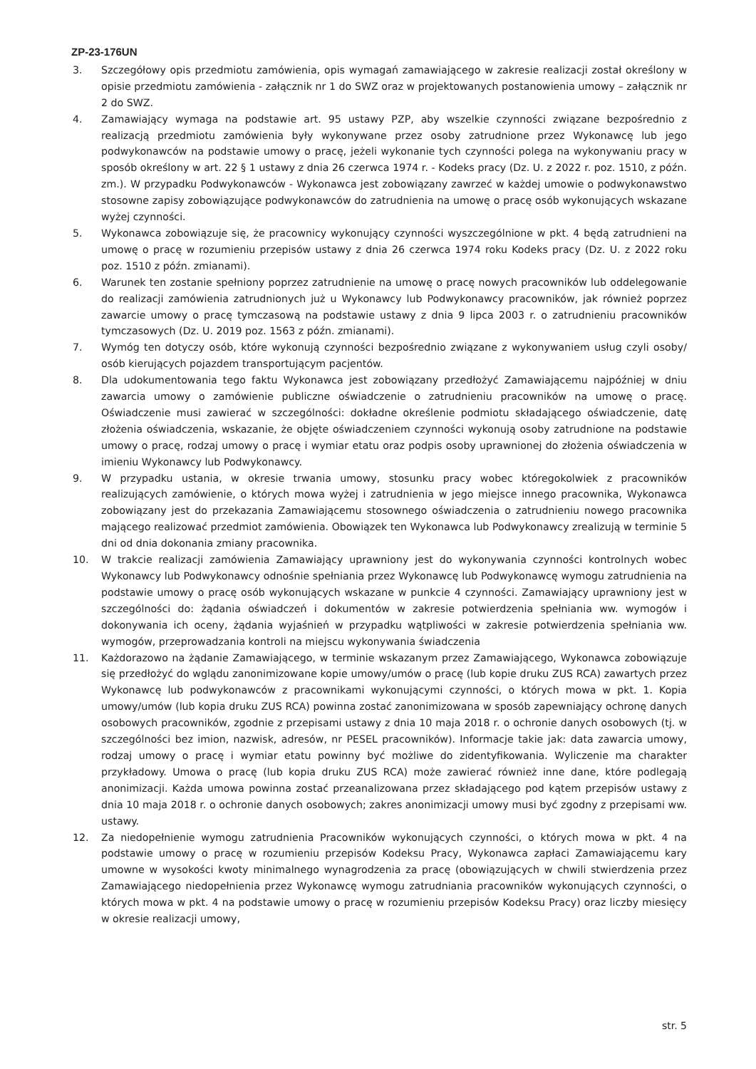ZP-23-176UN
3. Szczegółowy opis przedmiotu zamówienia, opis wymagań zamawiającego w zakresie realizacji został określony w opisie przedmiotu zamówienia - załącznik nr 1 do SWZ oraz w projektowanych postanowienia umowy – załącznik nr 2 do SWZ.
4. Zamawiający wymaga na podstawie art. 95 ustawy PZP, aby wszelkie czynności związane bezpośrednio z realizacją przedmiotu zamówienia były wykonywane przez osoby zatrudnione przez Wykonawcę lub jego podwykonawców na podstawie umowy o pracę, jeżeli wykonanie tych czynności polega na wykonywaniu pracy w sposób określony w art. 22 § 1 ustawy z dnia 26 czerwca 1974 r. - Kodeks pracy (Dz. U. z 2022 r. poz. 1510, z późn. zm.). W przypadku Podwykonawców - Wykonawca jest zobowiązany zawrzeć w każdej umowie o podwykonawstwo stosowne zapisy zobowiązujące podwykonawców do zatrudnienia na umowę o pracę osób wykonujących wskazane wyżej czynności.
5. Wykonawca zobowiązuje się, że pracownicy wykonujący czynności wyszczególnione w pkt. 4 będą zatrudnieni na umowę o pracę w rozumieniu przepisów ustawy z dnia 26 czerwca 1974 roku Kodeks pracy (Dz. U. z 2022 roku poz. 1510 z późn. zmianami).
6. Warunek ten zostanie spełniony poprzez zatrudnienie na umowę o pracę nowych pracowników lub oddelegowanie do realizacji zamówienia zatrudnionych już u Wykonawcy lub Podwykonawcy pracowników, jak również poprzez zawarcie umowy o pracę tymczasową na podstawie ustawy z dnia 9 lipca 2003 r. o zatrudnieniu pracowników tymczasowych (Dz. U. 2019 poz. 1563 z późn. zmianami).
7. Wymóg ten dotyczy osób, które wykonują czynności bezpośrednio związane z wykonywaniem usług czyli osoby/ osób kierujących pojazdem transportującym pacjentów.
8. Dla udokumentowania tego faktu Wykonawca jest zobowiązany przedłożyć Zamawiającemu najpóźniej w dniu zawarcia umowy o zamówienie publiczne oświadczenie o zatrudnieniu pracowników na umowę o pracę. Oświadczenie musi zawierać w szczególności: dokładne określenie podmiotu składającego oświadczenie, datę złożenia oświadczenia, wskazanie, że objęte oświadczeniem czynności wykonują osoby zatrudnione na podstawie umowy o pracę, rodzaj umowy o pracę i wymiar etatu oraz podpis osoby uprawnionej do złożenia oświadczenia w imieniu Wykonawcy lub Podwykonawcy.
9. W przypadku ustania, w okresie trwania umowy, stosunku pracy wobec któregokolwiek z pracowników realizujących zamówienie, o których mowa wyżej i zatrudnienia w jego miejsce innego pracownika, Wykonawca zobowiązany jest do przekazania Zamawiającemu stosownego oświadczenia o zatrudnieniu nowego pracownika mającego realizować przedmiot zamówienia. Obowiązek ten Wykonawca lub Podwykonawcy zrealizują w terminie 5 dni od dnia dokonania zmiany pracownika.
10. W trakcie realizacji zamówienia Zamawiający uprawniony jest do wykonywania czynności kontrolnych wobec Wykonawcy lub Podwykonawcy odnośnie spełniania przez Wykonawcę lub Podwykonawcę wymogu zatrudnienia na podstawie umowy o pracę osób wykonujących wskazane w punkcie 4 czynności. Zamawiający uprawniony jest w szczególności do: żądania oświadczeń i dokumentów w zakresie potwierdzenia spełniania ww. wymogów i dokonywania ich oceny, żądania wyjaśnień w przypadku wątpliwości w zakresie potwierdzenia spełniania ww. wymogów, przeprowadzania kontroli na miejscu wykonywania świadczenia
11. Każdorazowo na żądanie Zamawiającego, w terminie wskazanym przez Zamawiającego, Wykonawca zobowiązuje się przedłożyć do wglądu zanonimizowane kopie umowy/umów o pracę (lub kopie druku ZUS RCA) zawartych przez Wykonawcę lub podwykonawców z pracownikami wykonującymi czynności, o których mowa w pkt. 1. Kopia umowy/umów (lub kopia druku ZUS RCA) powinna zostać zanonimizowana w sposób zapewniający ochronę danych osobowych pracowników, zgodnie z przepisami ustawy z dnia 10 maja 2018 r. o ochronie danych osobowych (tj. w szczególności bez imion, nazwisk, adresów, nr PESEL pracowników). Informacje takie jak: data zawarcia umowy, rodzaj umowy o pracę i wymiar etatu powinny być możliwe do zidentyfikowania. Wyliczenie ma charakter przykładowy. Umowa o pracę (lub kopia druku ZUS RCA) może zawierać również inne dane, które podlegają anonimizacji. Każda umowa powinna zostać przeanalizowana przez składającego pod kątem przepisów ustawy z dnia 10 maja 2018 r. o ochronie danych osobowych; zakres anonimizacji umowy musi być zgodny z przepisami ww. ustawy.
12. Za niedopełnienie wymogu zatrudnienia Pracowników wykonujących czynności, o których mowa w pkt. 4 na podstawie umowy o pracę w rozumieniu przepisów Kodeksu Pracy, Wykonawca zapłaci Zamawiającemu kary umowne w wysokości kwoty minimalnego wynagrodzenia za pracę (obowiązujących w chwili stwierdzenia przez Zamawiającego niedopełnienia przez Wykonawcę wymogu zatrudniania pracowników wykonujących czynności, o których mowa w pkt. 4 na podstawie umowy o pracę w rozumieniu przepisów Kodeksu Pracy) oraz liczby miesięcy w okresie realizacji umowy,
str. 5